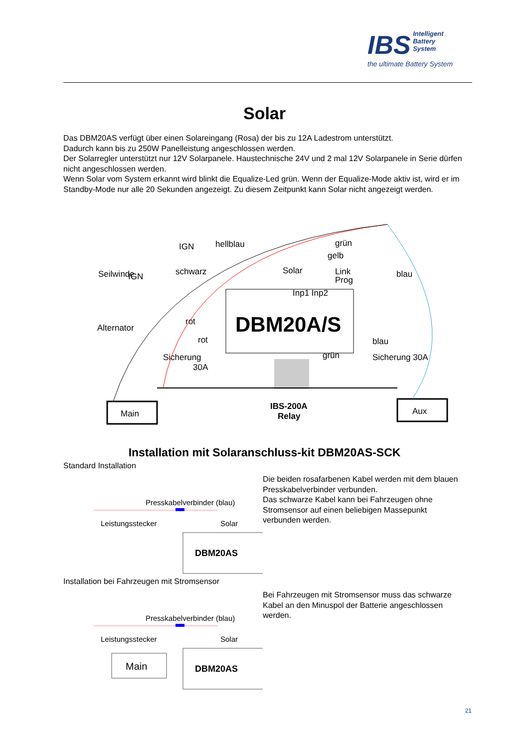IBS Intelligent
Battery
System
the ultimate Battery System
Solar
Das DBM20AS verfügt über einen Solareingang (Rosa) der bis zu 12A Ladestrom unterstützt.
Dadurch kann bis zu 250W Panelleistung angeschlossen werden.
Der Solarregler unterstützt nur 12V Solarpanele. Haustechnische 24V und 2 mal 12V Solarpanele in Serie dürfen nicht angeschlossen werden.
Wenn Solar vom System erkannt wird blinkt die Equalize-Led grün. Wenn der Equalize-Mode aktiv ist, wird er im Standby-Mode nur alle 20 Sekunden angezeigt. Zu diesem Zeitpunkt kann Solar nicht angezeigt werden.
DBM20A/S
IGN
IGN
hellblau
schwarz
Seilwinde
Alternator
Solar
Inp1 Inp2
grün
gelb
Link
Prog
blau
rot
rot
Sicherung
30A
blau
Sicherung 30A
grün
IBS-200A
Relay
Main
Aux
Installation mit Solaranschluss-kit DBM20AS-SCK
Standard Installation
Presskabelverbinder (blau)
Leistungsstecker
Solar
DBM20AS
Die beiden rosafarbenen Kabel werden mit dem blauen Presskabelverbinder verbunden.
Das schwarze Kabel kann bei Fahrzeugen ohne Stromsensor auf einen beliebigen Massepunkt verbunden werden.
Installation bei Fahrzeugen mit Stromsensor
Presskabelverbinder (blau)
Leistungsstecker
Solar
Main
DBM20AS
Bei Fahrzeugen mit Stromsensor muss das schwarze Kabel an den Minuspol der Batterie angeschlossen werden.
21